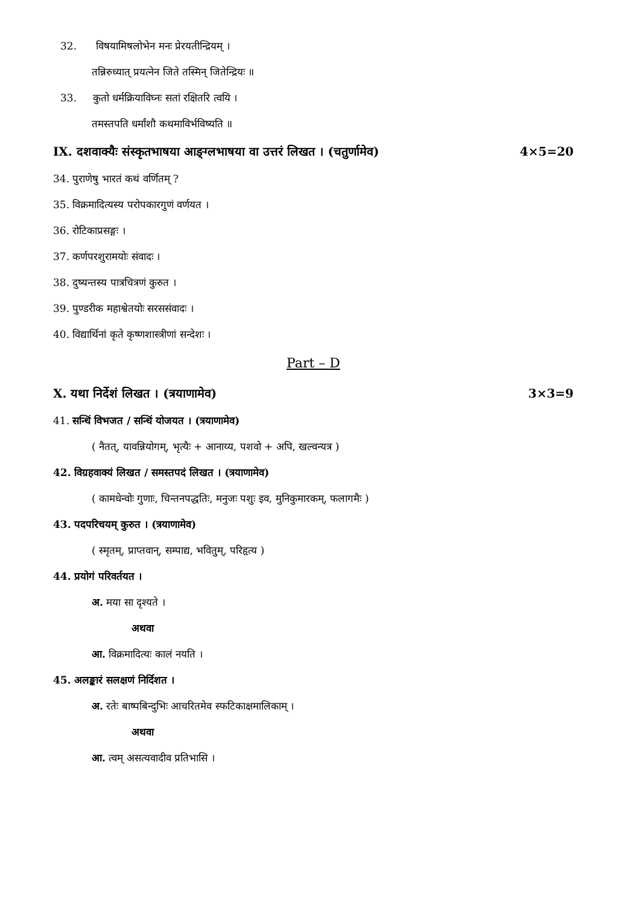32. विषयामिषलोभेन मनः प्रेरयतीन्द्रियम् ।
तन्निरुध्यात् प्रयत्नेन जिते तस्मिन् जितेन्द्रियः ॥
33. कुतो धर्मक्रियाविघ्नः सतां रक्षितरि त्वयि ।
तमस्तपति धर्मांशौ कथमाविर्भविष्यति ॥
IX. दशवाक्यैः संस्कृतभाषया आङ्ग्लभाषया वा उत्तरं लिखत । (चतुर्णामेव) 4×5=20
34. पुराणेषु भारतं कथं वर्णितम् ?
35. विक्रमादित्यस्य परोपकारगुणं वर्णयत ।
36. रोटिकाप्रसङ्गः ।
37. कर्णपरशुरामयोः संवादः ।
38. दुष्यन्तस्य पात्रचित्रणं कुरुत ।
39. पुण्डरीक महाश्वेतयोः सरससंवादः ।
40. विद्यार्थिनां कृते कृष्णशास्त्रीणां सन्देशः ।
Part – D
X. यथा निर्देशं लिखत । (त्रयाणामेव) 3×3=9
41. सन्धिं विभजत / सन्धिं योजयत । (त्रयाणामेव)
( नैतत्, यावन्नियोगम्, भृत्यैः + आनाय्य, पशवो + अपि, खल्वन्यत्र )
42. विग्रहवाक्यं लिखत / समस्तपदं लिखत । (त्रयाणामेव)
( कामधेन्वोः गुणाः, चिन्तनपद्धतिः, मनुजः पशुः इव, मुनिकुमारकम्, फलागमैः )
43. पदपरिचयम् कुरुत । (त्रयाणामेव)
( स्मृतम्, प्राप्तवान्, सम्पाद्य, भवितुम्, परिहृत्य )
44. प्रयोगं परिवर्तयत ।
अ. मया सा दृश्यते ।
अथवा
आ. विक्रमादित्यः कालं नयति ।
45. अलङ्कारं सलक्षणं निर्दिशत ।
अ. रतेः बाष्पबिन्दुभिः आचरितमेव स्फटिकाक्षमालिकाम् ।
अथवा
आ. त्वम् असत्यवादीव प्रतिभासि ।